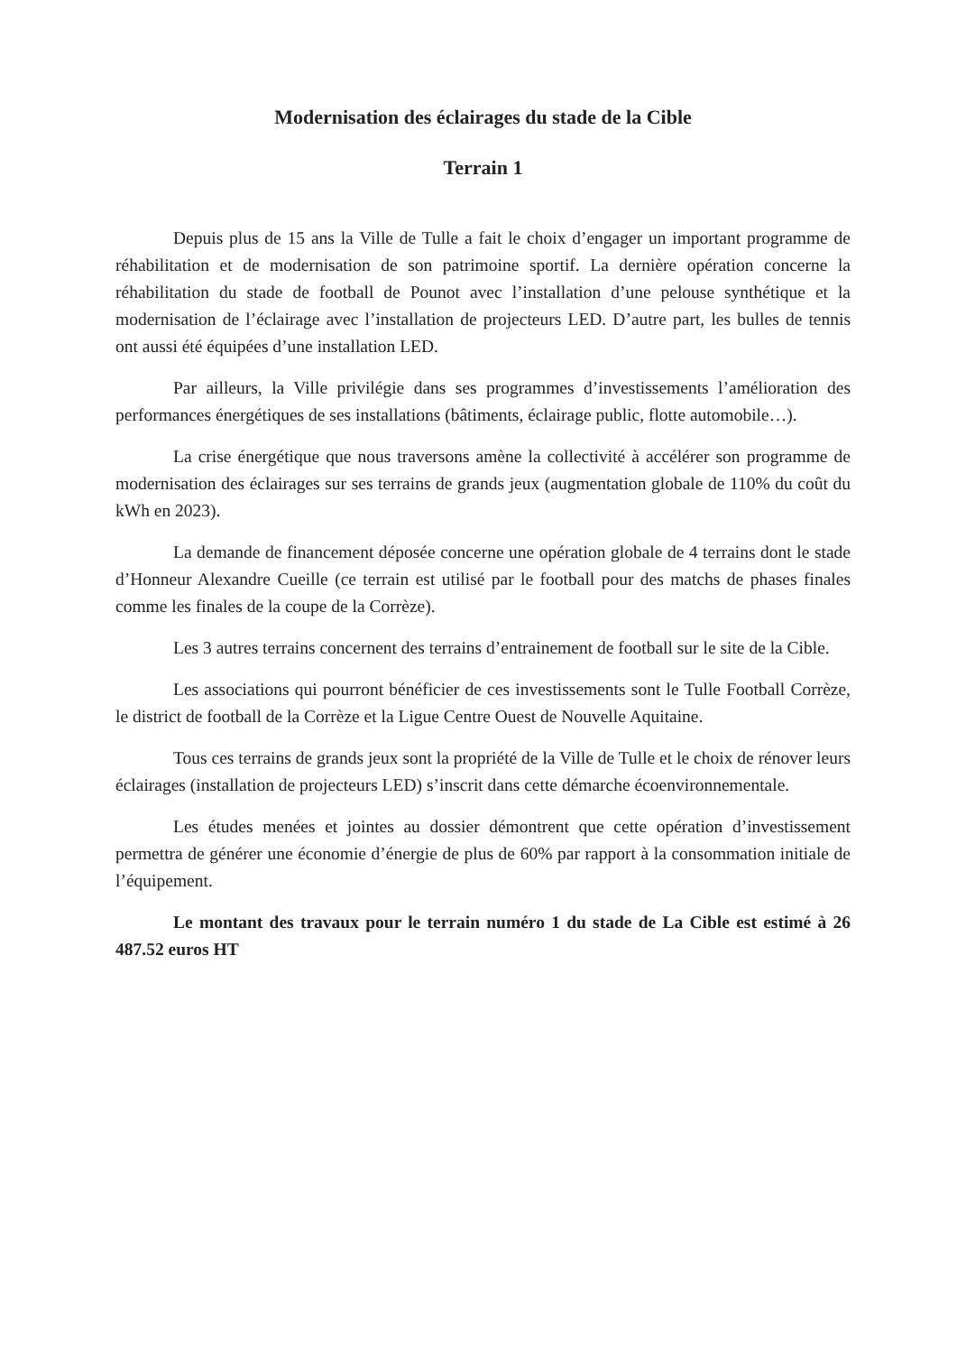Modernisation des éclairages du stade de la Cible
Terrain 1
Depuis plus de 15 ans la Ville de Tulle a fait le choix d’engager un important programme de réhabilitation et de modernisation de son patrimoine sportif. La dernière opération concerne la réhabilitation du stade de football de Pounot avec l’installation d’une pelouse synthétique et la modernisation de l’éclairage avec l’installation de projecteurs LED. D’autre part, les bulles de tennis ont aussi été équipées d’une installation LED.
Par ailleurs, la Ville privilégie dans ses programmes d’investissements l’amélioration des performances énergétiques de ses installations (bâtiments, éclairage public, flotte automobile…).
La crise énergétique que nous traversons amène la collectivité à accélérer son programme de modernisation des éclairages sur ses terrains de grands jeux (augmentation globale de 110% du coût du kWh en 2023).
La demande de financement déposée concerne une opération globale de 4 terrains dont le stade d’Honneur Alexandre Cueille (ce terrain est utilisé par le football pour des matchs de phases finales comme les finales de la coupe de la Corrèze).
Les 3 autres terrains concernent des terrains d’entrainement de football sur le site de la Cible.
Les associations qui pourront bénéficier de ces investissements sont le Tulle Football Corrèze, le district de football de la Corrèze et la Ligue Centre Ouest de Nouvelle Aquitaine.
Tous ces terrains de grands jeux sont la propriété de la Ville de Tulle et le choix de rénover leurs éclairages (installation de projecteurs LED) s’inscrit dans cette démarche écoenvironnementale.
Les études menées et jointes au dossier démontrent que cette opération d’investissement permettra de générer une économie d’énergie de plus de 60% par rapport à la consommation initiale de l’équipement.
Le montant des travaux pour le terrain numéro 1 du stade de La Cible est estimé à 26 487.52 euros HT